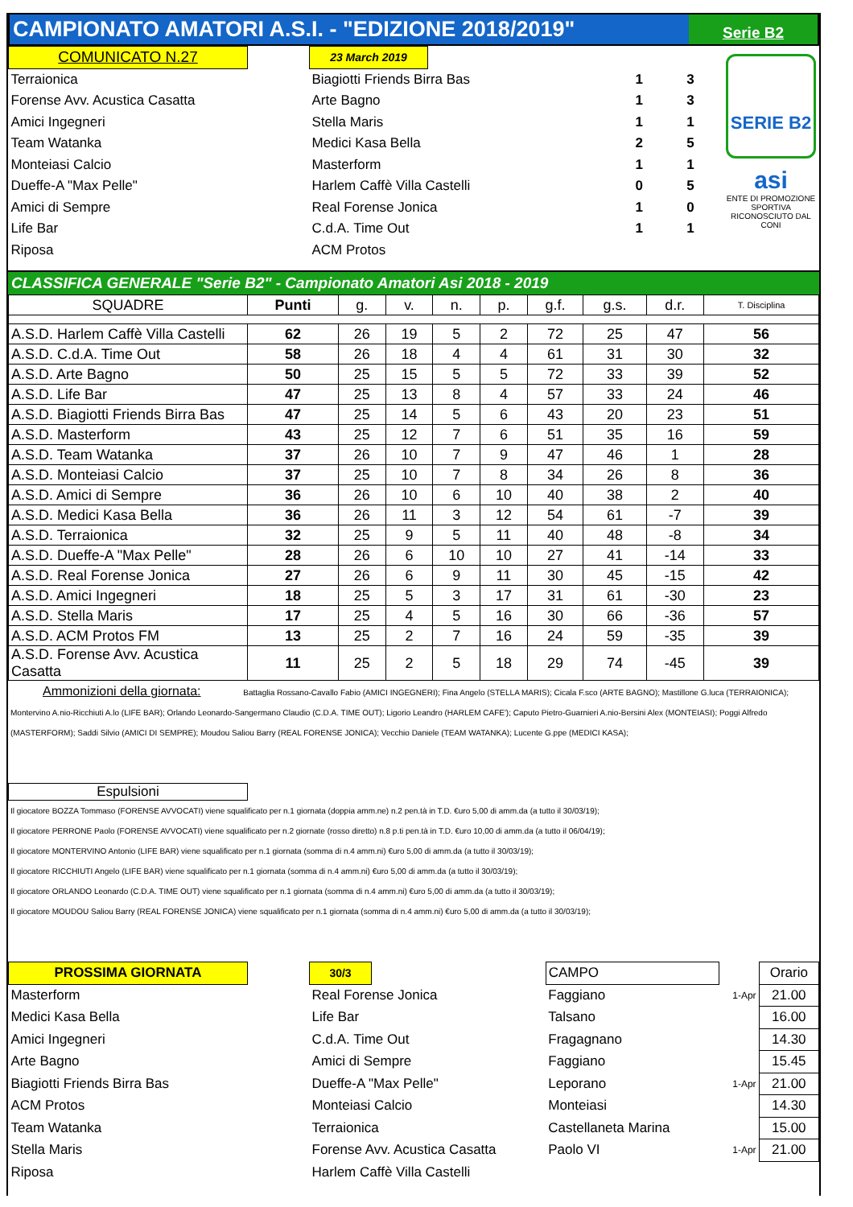CAMPIONATO AMATORI A.S.I. - "EDIZIONE 2018/2019"
Serie B2
SERIE B2
asi
ENTE DI PROMOZIONE SPORTIVA RICONOSCIUTO DAL CONI
| COMUNICATO N.27 | | 23 March 2019 | | | |
| Terraionica | | Biagiotti Friends Birra Bas | | 1 | 3 |
| Forense Avv. Acustica Casatta | | Arte Bagno | | 1 | 3 |
| Amici Ingegneri | | Stella Maris | | 1 | 1 |
| Team Watanka | | Medici Kasa Bella | | 2 | 5 |
| Monteiasi Calcio | | Masterform | | 1 | 1 |
| Dueffe-A "Max Pelle" | | Harlem Caffè Villa Castelli | | 0 | 5 |
| Amici di Sempre | | Real Forense Jonica | | 1 | 0 |
| Life Bar | | C.d.A. Time Out | | 1 | 1 |
| Riposa | | ACM Protos | | | |
CLASSIFICA GENERALE "Serie B2" - Campionato Amatori Asi 2018 - 2019
| SQUADRE | Punti | g. | v. | n. | p. | g.f. | g.s. | d.r. | T. Disciplina |
| --- | --- | --- | --- | --- | --- | --- | --- | --- | --- |
| A.S.D. Harlem Caffè Villa Castelli | 62 | 26 | 19 | 5 | 2 | 72 | 25 | 47 | 56 |
| A.S.D. C.d.A. Time Out | 58 | 26 | 18 | 4 | 4 | 61 | 31 | 30 | 32 |
| A.S.D. Arte Bagno | 50 | 25 | 15 | 5 | 5 | 72 | 33 | 39 | 52 |
| A.S.D. Life Bar | 47 | 25 | 13 | 8 | 4 | 57 | 33 | 24 | 46 |
| A.S.D. Biagiotti Friends Birra Bas | 47 | 25 | 14 | 5 | 6 | 43 | 20 | 23 | 51 |
| A.S.D. Masterform | 43 | 25 | 12 | 7 | 6 | 51 | 35 | 16 | 59 |
| A.S.D. Team Watanka | 37 | 26 | 10 | 7 | 9 | 47 | 46 | 1 | 28 |
| A.S.D. Monteiasi Calcio | 37 | 25 | 10 | 7 | 8 | 34 | 26 | 8 | 36 |
| A.S.D. Amici di Sempre | 36 | 26 | 10 | 6 | 10 | 40 | 38 | 2 | 40 |
| A.S.D. Medici Kasa Bella | 36 | 26 | 11 | 3 | 12 | 54 | 61 | -7 | 39 |
| A.S.D. Terraionica | 32 | 25 | 9 | 5 | 11 | 40 | 48 | -8 | 34 |
| A.S.D. Dueffe-A "Max Pelle" | 28 | 26 | 6 | 10 | 10 | 27 | 41 | -14 | 33 |
| A.S.D. Real Forense Jonica | 27 | 26 | 6 | 9 | 11 | 30 | 45 | -15 | 42 |
| A.S.D. Amici Ingegneri | 18 | 25 | 5 | 3 | 17 | 31 | 61 | -30 | 23 |
| A.S.D. Stella Maris | 17 | 25 | 4 | 5 | 16 | 30 | 66 | -36 | 57 |
| A.S.D. ACM Protos FM | 13 | 25 | 2 | 7 | 16 | 24 | 59 | -35 | 39 |
| A.S.D. Forense Avv. Acustica Casatta | 11 | 25 | 2 | 5 | 18 | 29 | 74 | -45 | 39 |
Ammonizioni della giornata: Battaglia Rossano-Cavallo Fabio (AMICI INGEGNERI); Fina Angelo (STELLA MARIS); Cicala F.sco (ARTE BAGNO); Mastillone G.luca (TERRAIONICA); Montervino A.nio-Ricchiuti A.lo (LIFE BAR); Orlando Leonardo-Sangermano Claudio (C.D.A. TIME OUT); Ligorio Leandro (HARLEM CAFE'); Caputo Pietro-Guarnieri A.nio-Bersini Alex (MONTEIASI); Poggi Alfredo (MASTERFORM); Saddi Silvio (AMICI DI SEMPRE); Moudou Saliou Barry (REAL FORENSE JONICA); Vecchio Daniele (TEAM WATANKA); Lucente G.ppe (MEDICI KASA);
Espulsioni
Il giocatore BOZZA Tommaso (FORENSE AVVOCATI) viene squalificato per n.1 giornata (doppia amm.ne) n.2 pen.tà in T.D. €uro 5,00 di amm.da (a tutto il 30/03/19);
Il giocatore PERRONE Paolo (FORENSE AVVOCATI) viene squalificato per n.2 giornate (rosso diretto) n.8 p.ti pen.tà in T.D. €uro 10,00 di amm.da (a tutto il 06/04/19);
Il giocatore MONTERVINO Antonio (LIFE BAR) viene squalificato per n.1 giornata (somma di n.4 amm.ni) €uro 5,00 di amm.da (a tutto il 30/03/19);
Il giocatore RICCHIUTI Angelo (LIFE BAR) viene squalificato per n.1 giornata (somma di n.4 amm.ni) €uro 5,00 di amm.da (a tutto il 30/03/19);
Il giocatore ORLANDO Leonardo (C.D.A. TIME OUT) viene squalificato per n.1 giornata (somma di n.4 amm.ni) €uro 5,00 di amm.da (a tutto il 30/03/19);
Il giocatore MOUDOU Saliou Barry (REAL FORENSE JONICA) viene squalificato per n.1 giornata (somma di n.4 amm.ni) €uro 5,00 di amm.da (a tutto il 30/03/19);
| PROSSIMA GIORNATA | | 30/3 | | CAMPO | | Orario |
| Masterform | | Real Forense Jonica | | Faggiano | 1-Apr | 21.00 |
| Medici Kasa Bella | | Life Bar | | Talsano | | 16.00 |
| Amici Ingegneri | | C.d.A. Time Out | | Fragagnano | | 14.30 |
| Arte Bagno | | Amici di Sempre | | Faggiano | | 15.45 |
| Biagiotti Friends Birra Bas | | Dueffe-A "Max Pelle" | | Leporano | 1-Apr | 21.00 |
| ACM Protos | | Monteiasi Calcio | | Monteiasi | | 14.30 |
| Team Watanka | | Terraionica | | Castellaneta Marina | | 15.00 |
| Stella Maris | | Forense Avv. Acustica Casatta | | Paolo VI | 1-Apr | 21.00 |
| Riposa | | Harlem Caffè Villa Castelli | | | | |